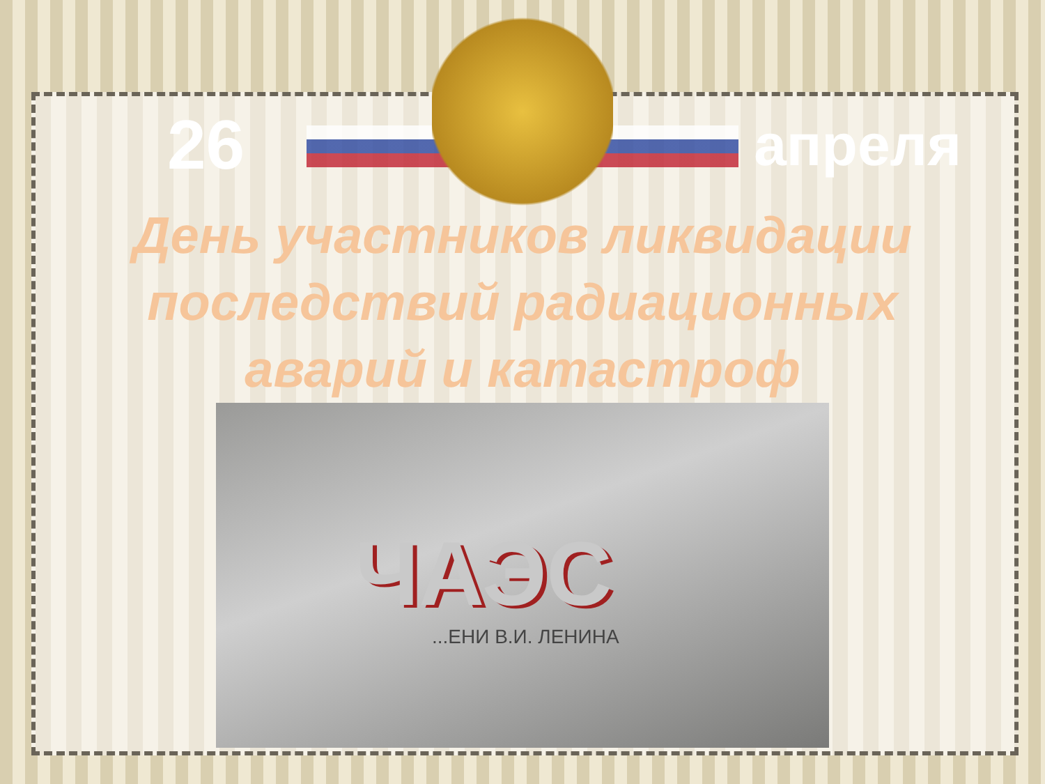26
апреля
День участников ликвидации
последствий радиационных
аварий и катастроф
ЧАЭС...ЕНИ В.И. ЛЕНИНА